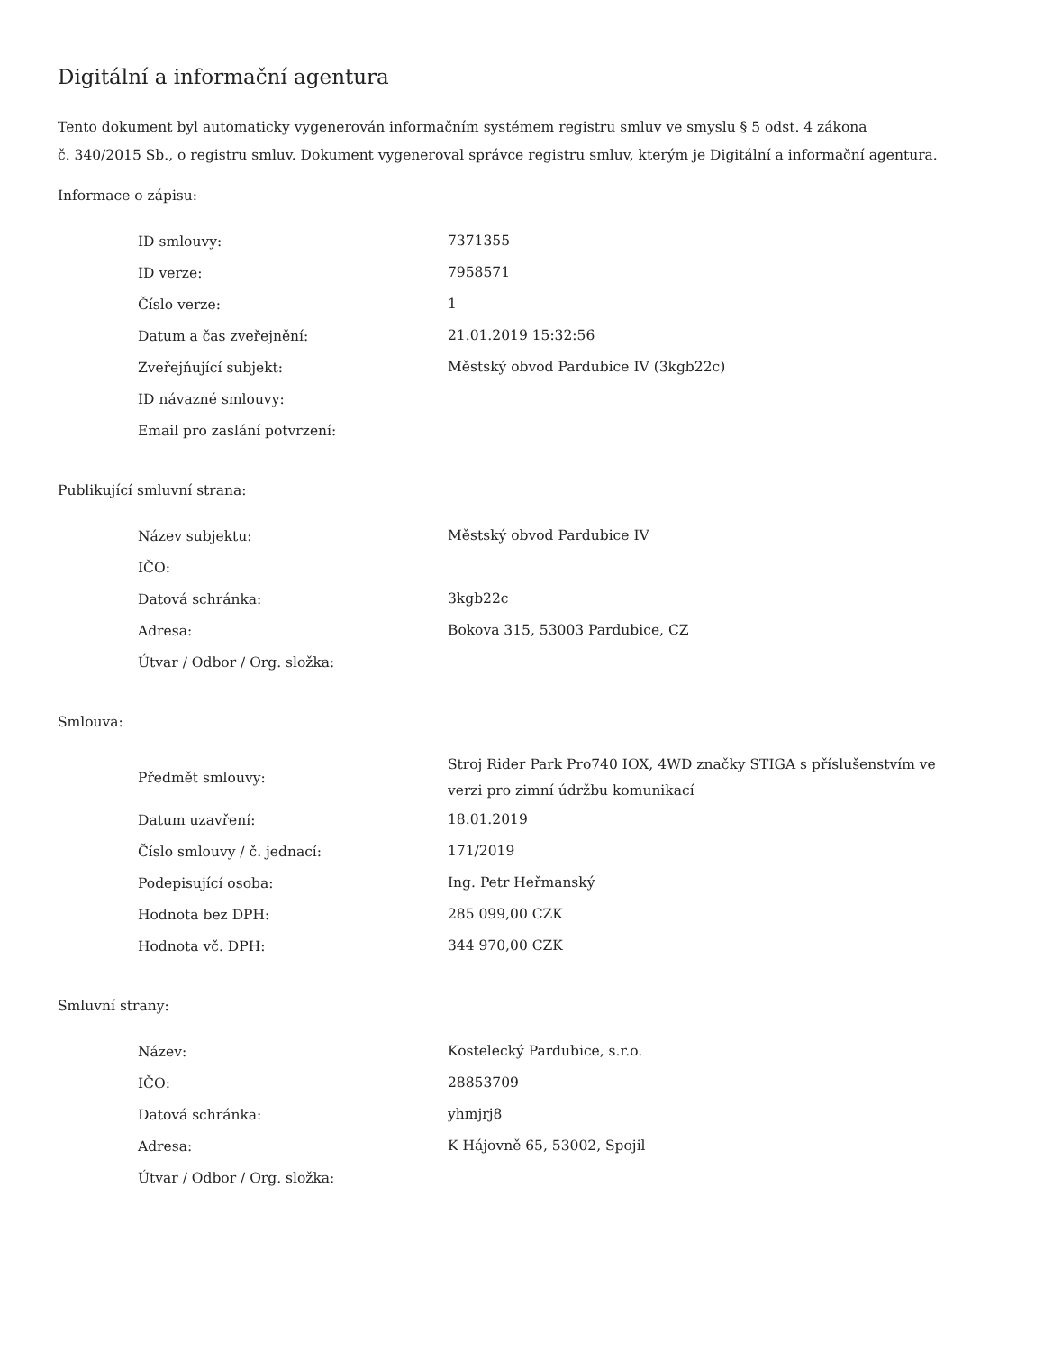Digitální a informační agentura
Tento dokument byl automaticky vygenerován informačním systémem registru smluv ve smyslu § 5 odst. 4 zákona
č. 340/2015 Sb., o registru smluv. Dokument vygeneroval správce registru smluv, kterým je Digitální a informační agentura.
Informace o zápisu:
| ID smlouvy: | 7371355 |
| ID verze: | 7958571 |
| Číslo verze: | 1 |
| Datum a čas zveřejnění: | 21.01.2019 15:32:56 |
| Zveřejňující subjekt: | Městský obvod Pardubice IV (3kgb22c) |
| ID návazné smlouvy: | |
| Email pro zaslání potvrzení: | |
Publikující smluvní strana:
| Název subjektu: | Městský obvod Pardubice IV |
| IČO: | |
| Datová schránka: | 3kgb22c |
| Adresa: | Bokova 315, 53003 Pardubice, CZ |
| Útvar / Odbor / Org. složka: | |
Smlouva:
| Předmět smlouvy: | Stroj Rider Park Pro740 IOX, 4WD značky STIGA s příslušenstvím ve verzi pro zimní údržbu komunikací |
| Datum uzavření: | 18.01.2019 |
| Číslo smlouvy / č. jednací: | 171/2019 |
| Podepisující osoba: | Ing. Petr Heřmanský |
| Hodnota bez DPH: | 285 099,00 CZK |
| Hodnota vč. DPH: | 344 970,00 CZK |
Smluvní strany:
| Název: | Kostelecký Pardubice, s.r.o. |
| IČO: | 28853709 |
| Datová schránka: | yhmjrj8 |
| Adresa: | K Hájovně 65, 53002, Spojil |
| Útvar / Odbor / Org. složka: | |